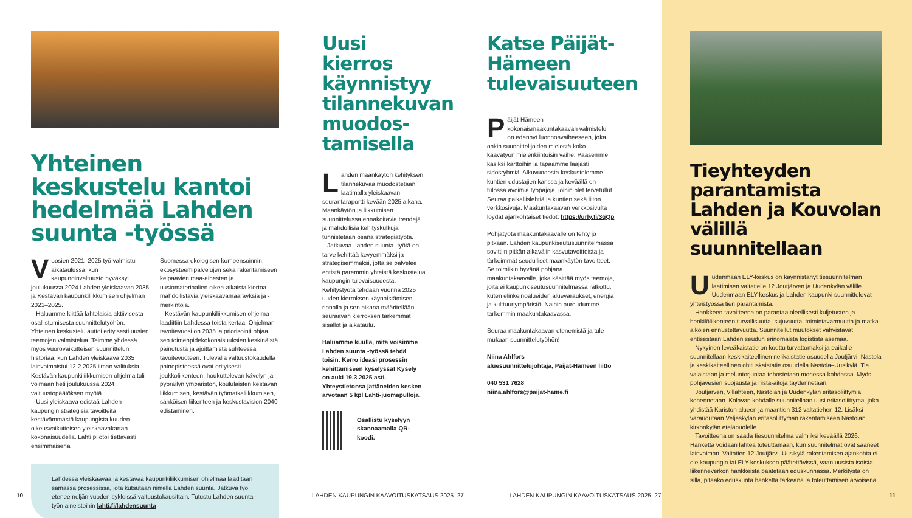Yhteinen keskustelu kantoi hedelmää Lahden suunta -työssä
Vuosien 2021–2025 työ valmistui aikataulussa, kun kaupunginvaltuusto hyväksyi joulukuussa 2024 Lahden yleiskaavan 2035 ja Kestävän kaupunkiliikkumisen ohjelman 2021–2025.
Haluamme kiittää lahtelaisia aktiivisesta osallistumisesta suunnittelutyöhön. Yhteinen keskustelu auttoi erityisesti uusien teemojen valmistelua. Teimme yhdessä myös vuorovaikutteisen suunnittelun historiaa, kun Lahden yleiskaava 2035 lainvoimaistui 12.2.2025 ilman valituksia. Kestävän kaupunkiliikkumisen ohjelma tuli voimaan heti joulukuussa 2024 valtuustopäätöksen myötä.
Uusi yleiskaava edistää Lahden kaupungin strategisia tavoitteita kestävämmästä kaupungista kuuden oikeusvaikutteisen yleiskaavakartan kokonaisuudella. Lahti pilotoi tiettävästi ensimmäisenä
Suomessa ekologisen kompensoinnin, ekosysteemipalvelujen sekä rakentamiseen kelpaavien maa-ainesten ja uusiomateriaalien oikea-aikaista kiertoa mahdollistavia yleiskaavamääräyksiä ja -merkintöjä.
Kestävän kaupunkiliikkumisen ohjelma laadittiin Lahdessa toista kertaa. Ohjelman tavoitevuosi on 2035 ja priorisointi ohjaa sen toimenpidekokonaisuuksien keskinäistä painotusta ja ajoittamista suhteessa tavoitevuoteen. Tulevalla valtuustokaudella painopisteessä ovat erityisesti joukkoliikenteen, houkuttelevan kävelyn ja pyöräilyn ympäristön, koululaisten kestävän liikkumisen, kestävän työmatkaliikkumisen, sähköisen liikenteen ja keskustavision 2040 edistäminen.
Lahdessa yleiskaavaa ja kestävää kaupunkiliikkumisen ohjelmaa laaditaan samassa prosessissa, jota kutsutaan nimellä Lahden suunta. Jatkuva työ etenee neljän vuoden sykleissä valtuustokausittain. Tutustu Lahden suunta -työn aineistoihin lahti.fi/lahdensuunta
Uusi kierros käynnistyy tilannekuvan muodos­tamisella
Lahden maankäytön kehityksen tilannekuvaa muodostetaan laatimalla yleiskaavan seurantaraportti kevään 2025 aikana. Maankäytön ja liikkumisen suunnittelussa ennakoitavia trendejä ja mahdollisia kehityskulkuja tunnistetaan osana strategiatyötä.
Jatkuvaa Lahden suunta -työtä on tarve kehittää kevyemmäksi ja strategisemmaksi, jotta se palvelee entistä paremmin yhteistä keskustelua kaupungin tulevaisuudesta. Kehitystyötä tehdään vuonna 2025 uuden kierroksen käynnistämisen rinnalla ja sen aikana määritellään seuraavan kierroksen tarkemmat sisällöt ja aikataulu.
Haluamme kuulla, mitä voisimme Lahden suunta -työssä tehdä toisin. Kerro ideasi prosessin kehittämiseen kyselyssä! Kysely on auki 19.3.2025 asti. Yhteystietonsa jättäneiden kesken arvotaan 5 kpl Lahti-juomapulloja.
Osallistu kyselyyn skannaamalla QR-koodi.
Katse Päijät-Hämeen tulevaisuuteen
Päijät-Hämeen kokonaismaakuntakaavan valmistelu on edennyt luonnosvaiheeseen, joka onkin suunnittelijoiden mielestä koko kaavatyön mielenkiintoisin vaihe. Pääsemme käsiksi karttoihin ja tapaamme laajasti sidosryhmiä. Alkuvuodesta keskustelemme kuntien edustajien kanssa ja keväällä on tulossa avoimia työpajoja, joihin olet tervetullut. Seuraa paikallislehtiä ja kuntien sekä liiton verkkosivuja. Maakuntakaavan verkkosivulta löydät ajankohtaiset tiedot: https://urly.fi/3qQp
Pohjatyötä maakuntakaavalle on tehty jo pitkään. Lahden kaupunkiseutusuunnitelmassa sovittiin pitkän aikavälin kasvutavoitteista ja tärkeimmät seudulliset maankäytön tavoitteet. Se toimiikin hyvänä pohjana maakuntakaavalle, joka käsittää myös teemoja, joita ei kaupunkiseutusuunnitelmassa ratkottu, kuten elinkeinoalueiden aluevaraukset, energia ja kulttuuriympäristö. Näihin pureudumme tarkemmin maakuntakaavassa.
Seuraa maakuntakaavan etenemistä ja tule mukaan suunnittelutyöhön!
Niina Ahlfors
aluesuunnittelujohtaja, Päijät-Hämeen liitto
040 531 7628
niina.ahlfors@paijat-hame.fi
Tieyhteyden parantamista Lahden ja Kouvolan välillä suunnitellaan
Uudenmaan ELY-keskus on käynnistänyt tiesuunnitelman laatimisen valtatielle 12 Joutjärven ja Uudenkylän välille. Uudenmaan ELY-keskus ja Lahden kaupunki suunnittelevat yhteistyössä tien parantamista.
Hankkeen tavoitteena on parantaa oleellisesti kuljetusten ja henkilöliikenteen turvallisuutta, sujuvuutta, toimintavarmuutta ja matka-aikojen ennustettavuutta. Suunnitellut muutokset vahvistavat entisestään Lahden seudun erinomaista logistista asemaa.
Nykyinen leveäkaistatie on koettu turvattomaksi ja paikalle suunnitellaan keskikaiteellinen nelikaistatie osuudella Joutjärvi–Nastola ja keskikaiteellinen ohituskaistatie osuudella Nastola–Uusikylä. Tie valaistaan ja meluntorjuntaa tehostetaan monessa kohdassa. Myös pohjavesien suojausta ja riista-aitoja täydennetään.
Joutjärven, Villähteen, Nastolan ja Uudenkylän eritasoliittymiä kohennetaan. Kolavan kohdalle suunnitellaan uusi eritasoliittymä, joka yhdistää Kariston alueen ja maantien 312 valtatiehen 12. Lisäksi varaudutaan Veljeskylän eritasoliittymän rakentamiseen Nastolan kirkonkylän eteläpuolelle.
Tavoitteena on saada tiesuunnitelma valmiiksi keväällä 2026. Hanketta voidaan lähteä toteuttamaan, kun suunnitelmat ovat saaneet lainvoiman. Valtatien 12 Joutjärvi–Uusikylä rakentamisen ajankohta ei ole kaupungin tai ELY-keskuksen päätettävissä, vaan uusista isoista liikenneverkon hankkeista päätetään eduskunnassa. Merkitystä on sillä, pitääkö eduskunta hanketta tärkeänä ja toteuttamisen arvoisena.
10 LAHDEN KAUPUNGIN KAAVOITUSKATSAUS 2025–27 LAHDEN KAUPUNGIN KAAVOITUSKATSAUS 2025–27 11